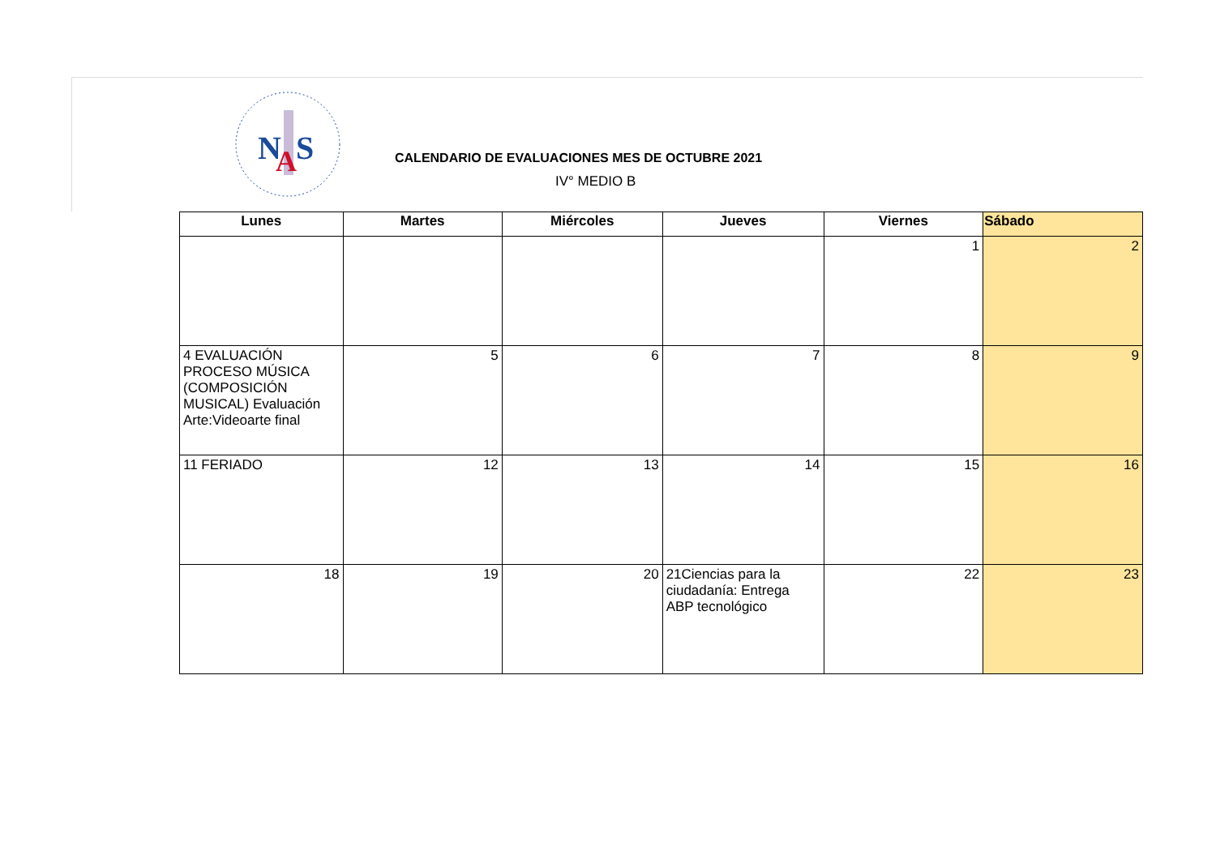N
S
A
CALENDARIO DE EVALUACIONES MES DE OCTUBRE 2021
IV° MEDIO B
| Lunes | Martes | Miércoles | Jueves | Viernes | Sábado |
| --- | --- | --- | --- | --- | --- |
| | | | | 1 | 2 |
| 4 EVALUACIÓN PROCESO MÚSICA (COMPOSICIÓN MUSICAL) Evaluación Arte:Videoarte final | 5 | 6 | 7 | 8 | 9 |
| 11 FERIADO | 12 | 13 | 14 | 15 | 16 |
| 18 | 19 | 20 | 21Ciencias para la ciudadanía: Entrega ABP tecnológico | 22 | 23 |